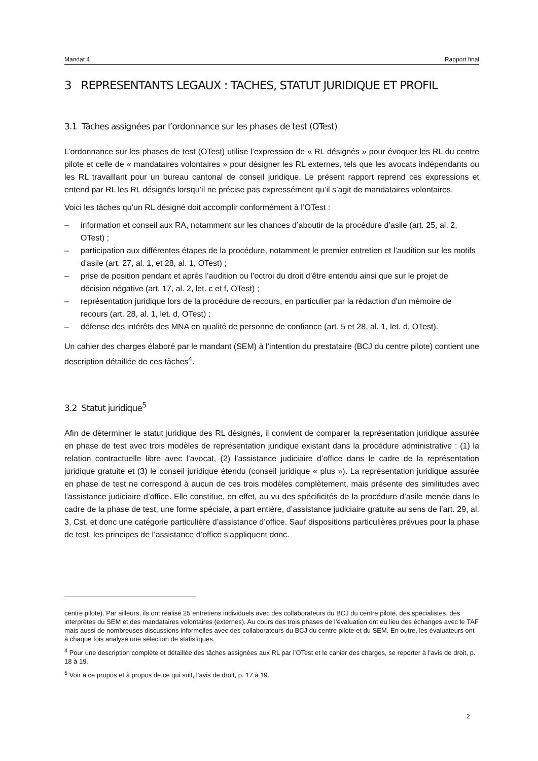Mandat 4 Rapport final
3 REPRESENTANTS LEGAUX : TACHES, STATUT JURIDIQUE ET PROFIL
3.1 Tâches assignées par l’ordonnance sur les phases de test (OTest)
L’ordonnance sur les phases de test (OTest) utilise l’expression de « RL désignés » pour évoquer les RL du centre pilote et celle de « mandataires volontaires » pour désigner les RL externes, tels que les avocats indépendants ou les RL travaillant pour un bureau cantonal de conseil juridique. Le présent rapport reprend ces expressions et entend par RL les RL désignés lorsqu’il ne précise pas expressément qu’il s’agit de mandataires volontaires.
Voici les tâches qu’un RL désigné doit accomplir conformément à l’OTest :
– information et conseil aux RA, notamment sur les chances d’aboutir de la procédure d’asile (art. 25, al. 2, OTest) ;
– participation aux différentes étapes de la procédure, notamment le premier entretien et l’audition sur les motifs d'asile (art. 27, al. 1, et 28, al. 1, OTest) ;
– prise de position pendant et après l’audition ou l’octroi du droit d’être entendu ainsi que sur le projet de décision négative (art. 17, al. 2, let. c et f, OTest) ;
– représentation juridique lors de la procédure de recours, en particulier par la rédaction d'un mémoire de recours (art. 28, al. 1, let. d, OTest) ;
– défense des intérêts des MNA en qualité de personne de confiance (art. 5 et 28, al. 1, let. d, OTest).
Un cahier des charges élaboré par le mandant (SEM) à l’intention du prestataire (BCJ du centre pilote) contient une description détaillée de ces tâches<sup>4</sup>.
3.2 Statut juridique<sup>5</sup>
Afin de déterminer le statut juridique des RL désignés, il convient de comparer la représentation juridique assurée en phase de test avec trois modèles de représentation juridique existant dans la procédure administrative : (1) la relation contractuelle libre avec l’avocat, (2) l’assistance judiciaire d’office dans le cadre de la représentation juridique gratuite et (3) le conseil juridique étendu (conseil juridique « plus »). La représentation juridique assurée en phase de test ne correspond à aucun de ces trois modèles complètement, mais présente des similitudes avec l’assistance judiciaire d’office. Elle constitue, en effet, au vu des spécificités de la procédure d’asile menée dans le cadre de la phase de test, une forme spéciale, à part entière, d’assistance judiciaire gratuite au sens de l’art. 29, al. 3, Cst. et donc une catégorie particulière d’assistance d’office. Sauf dispositions particulières prévues pour la phase de test, les principes de l’assistance d’office s’appliquent donc.
centre pilote). Par ailleurs, ils ont réalisé 25 entretiens individuels avec des collaborateurs du BCJ du centre pilote, des spécialistes, des interprètes du SEM et des mandataires volontaires (externes). Au cours des trois phases de l’évaluation ont eu lieu des échanges avec le TAF mais aussi de nombreuses discussions informelles avec des collaborateurs du BCJ du centre pilote et du SEM. En outre, les évaluateurs ont à chaque fois analysé une sélection de statistiques.
<sup>4</sup> Pour une description complète et détaillée des tâches assignées aux RL par l’OTest et le cahier des charges, se reporter à l’avis de droit, p. 18 à 19.
<sup>5</sup> Voir à ce propos et à propos de ce qui suit, l’avis de droit, p. 17 à 19.
2